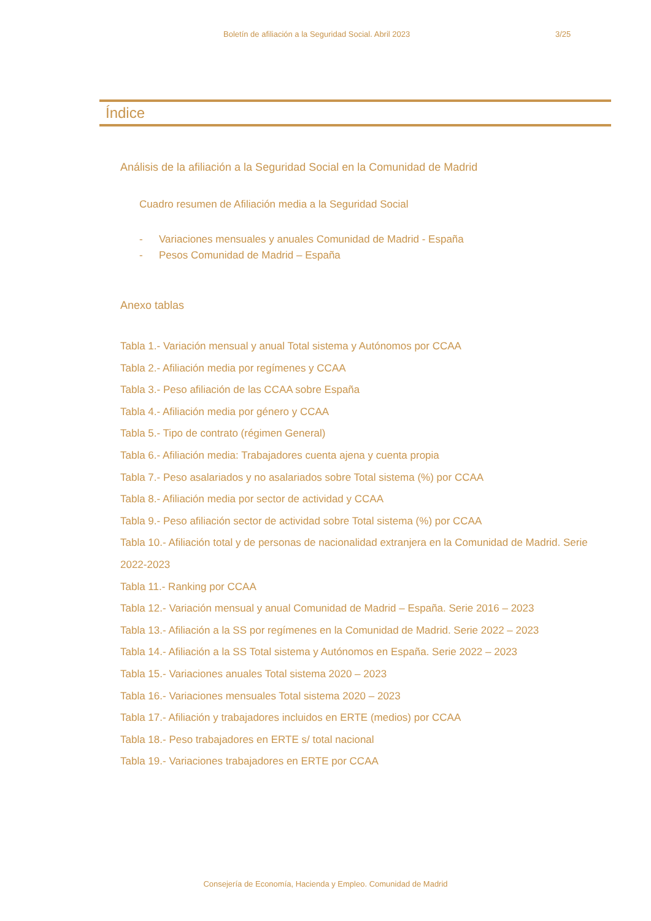Boletín de afiliación a la Seguridad Social. Abril 2023 3/25
Índice
Análisis de la afiliación a la Seguridad Social en la Comunidad de Madrid
Cuadro resumen de Afiliación media a la Seguridad Social
- Variaciones mensuales y anuales Comunidad de Madrid - España
- Pesos Comunidad de Madrid – España
Anexo tablas
Tabla 1.- Variación mensual y anual Total sistema y Autónomos por CCAA
Tabla 2.- Afiliación media por regímenes y CCAA
Tabla 3.- Peso afiliación de las CCAA sobre España
Tabla 4.- Afiliación media por género y CCAA
Tabla 5.- Tipo de contrato (régimen General)
Tabla 6.- Afiliación media: Trabajadores cuenta ajena y cuenta propia
Tabla 7.- Peso asalariados y no asalariados sobre Total sistema (%) por CCAA
Tabla 8.- Afiliación media por sector de actividad y CCAA
Tabla 9.- Peso afiliación sector de actividad sobre Total sistema (%) por CCAA
Tabla 10.- Afiliación total y de personas de nacionalidad extranjera en la Comunidad de Madrid. Serie 2022-2023
Tabla 11.- Ranking por CCAA
Tabla 12.- Variación mensual y anual Comunidad de Madrid – España. Serie 2016 – 2023
Tabla 13.- Afiliación a la SS por regímenes en la Comunidad de Madrid. Serie 2022 – 2023
Tabla 14.- Afiliación a la SS Total sistema y Autónomos en España. Serie 2022 – 2023
Tabla 15.- Variaciones anuales Total sistema 2020 – 2023
Tabla 16.- Variaciones mensuales Total sistema 2020 – 2023
Tabla 17.- Afiliación y trabajadores incluidos en ERTE (medios) por CCAA
Tabla 18.- Peso trabajadores en ERTE s/ total nacional
Tabla 19.- Variaciones trabajadores en ERTE por CCAA
Consejería de Economía, Hacienda y Empleo. Comunidad de Madrid